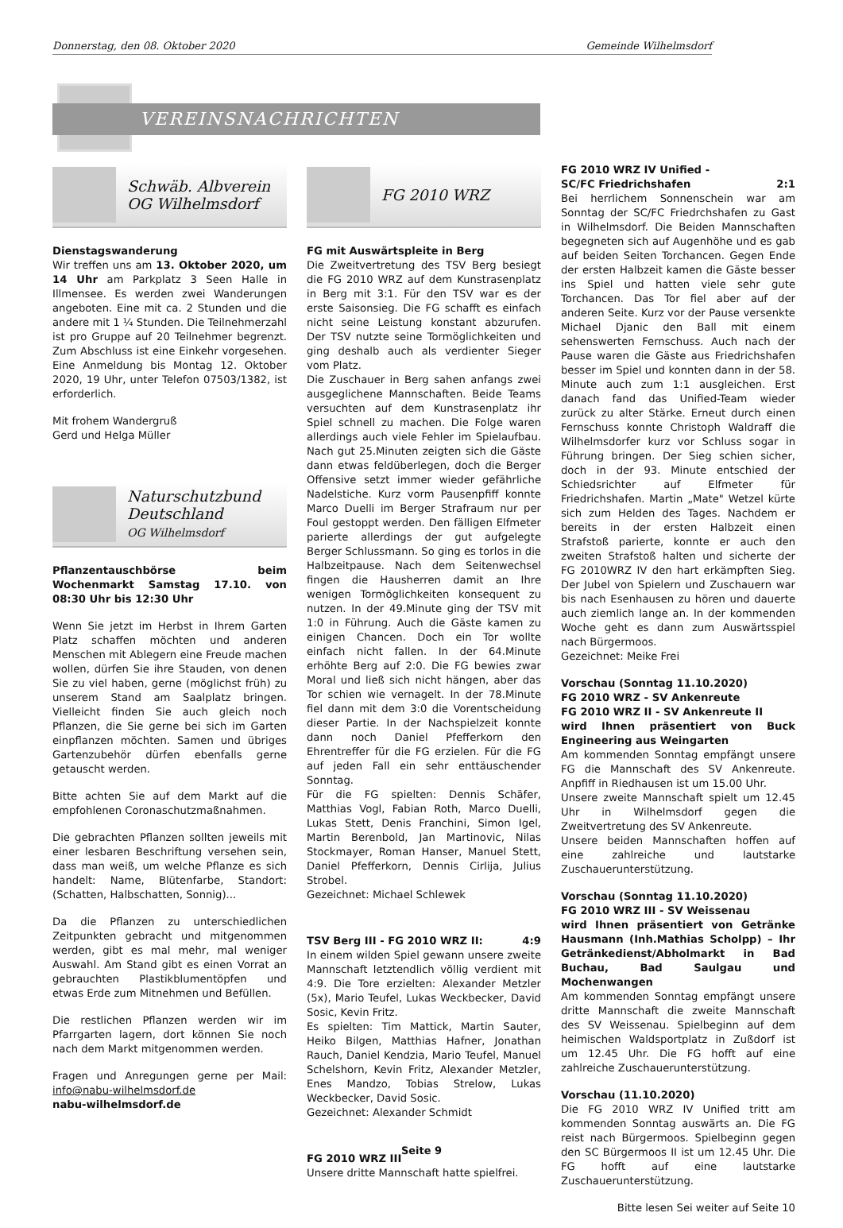Donnerstag, den 08. Oktober 2020 Gemeinde Wilhelmsdorf
VEREINSNACHRICHTEN
Schwäb. Albverein
OG Wilhelmsdorf
Dienstagswanderung
Wir treffen uns am 13. Oktober 2020, um 14 Uhr am Parkplatz 3 Seen Halle in Illmensee. Es werden zwei Wanderungen angeboten. Eine mit ca. 2 Stunden und die andere mit 1 ¼ Stunden. Die Teilnehmerzahl ist pro Gruppe auf 20 Teilnehmer begrenzt. Zum Abschluss ist eine Einkehr vorgesehen. Eine Anmeldung bis Montag 12. Oktober 2020, 19 Uhr, unter Telefon 07503/1382, ist erforderlich.
Mit frohem Wandergruß
Gerd und Helga Müller
Naturschutzbund
Deutschland
OG Wilhelmsdorf
Pflanzentauschbörse beim Wochenmarkt Samstag 17.10. von 08:30 Uhr bis 12:30 Uhr
Wenn Sie jetzt im Herbst in Ihrem Garten Platz schaffen möchten und anderen Menschen mit Ablegern eine Freude machen wollen, dürfen Sie ihre Stauden, von denen Sie zu viel haben, gerne (möglichst früh) zu unserem Stand am Saalplatz bringen. Vielleicht finden Sie auch gleich noch Pflanzen, die Sie gerne bei sich im Garten einpflanzen möchten. Samen und übriges Gartenzubehör dürfen ebenfalls gerne getauscht werden.
Bitte achten Sie auf dem Markt auf die empfohlenen Coronaschutzmaßnahmen.
Die gebrachten Pflanzen sollten jeweils mit einer lesbaren Beschriftung versehen sein, dass man weiß, um welche Pflanze es sich handelt: Name, Blütenfarbe, Standort: (Schatten, Halbschatten, Sonnig)...
Da die Pflanzen zu unterschiedlichen Zeitpunkten gebracht und mitgenommen werden, gibt es mal mehr, mal weniger Auswahl. Am Stand gibt es einen Vorrat an gebrauchten Plastikblumentöpfen und etwas Erde zum Mitnehmen und Befüllen.
Die restlichen Pflanzen werden wir im Pfarrgarten lagern, dort können Sie noch nach dem Markt mitgenommen werden.
Fragen und Anregungen gerne per Mail: info@nabu-wilhelmsdorf.de
nabu-wilhelmsdorf.de
FG 2010 WRZ
FG mit Auswärtspleite in Berg
Die Zweitvertretung des TSV Berg besiegt die FG 2010 WRZ auf dem Kunstrasenplatz in Berg mit 3:1. Für den TSV war es der erste Saisonsieg. Die FG schafft es einfach nicht seine Leistung konstant abzurufen. Der TSV nutzte seine Tormöglichkeiten und ging deshalb auch als verdienter Sieger vom Platz.
Die Zuschauer in Berg sahen anfangs zwei ausgeglichene Mannschaften. Beide Teams versuchten auf dem Kunstrasenplatz ihr Spiel schnell zu machen. Die Folge waren allerdings auch viele Fehler im Spielaufbau. Nach gut 25.Minuten zeigten sich die Gäste dann etwas feldüberlegen, doch die Berger Offensive setzt immer wieder gefährliche Nadelstiche. Kurz vorm Pausenpfiff konnte Marco Duelli im Berger Strafraum nur per Foul gestoppt werden. Den fälligen Elfmeter parierte allerdings der gut aufgelegte Berger Schlussmann. So ging es torlos in die Halbzeitpause. Nach dem Seitenwechsel fingen die Hausherren damit an Ihre wenigen Tormöglichkeiten konsequent zu nutzen. In der 49.Minute ging der TSV mit 1:0 in Führung. Auch die Gäste kamen zu einigen Chancen. Doch ein Tor wollte einfach nicht fallen. In der 64.Minute erhöhte Berg auf 2:0. Die FG bewies zwar Moral und ließ sich nicht hängen, aber das Tor schien wie vernagelt. In der 78.Minute fiel dann mit dem 3:0 die Vorentscheidung dieser Partie. In der Nachspielzeit konnte dann noch Daniel Pfefferkorn den Ehrentreffer für die FG erzielen. Für die FG auf jeden Fall ein sehr enttäuschender Sonntag.
Für die FG spielten: Dennis Schäfer, Matthias Vogl, Fabian Roth, Marco Duelli, Lukas Stett, Denis Franchini, Simon Igel, Martin Berenbold, Jan Martinovic, Nilas Stockmayer, Roman Hanser, Manuel Stett, Daniel Pfefferkorn, Dennis Cirlija, Julius Strobel.
Gezeichnet: Michael Schlewek
TSV Berg III - FG 2010 WRZ II: 4:9
In einem wilden Spiel gewann unsere zweite Mannschaft letztendlich völlig verdient mit 4:9. Die Tore erzielten: Alexander Metzler (5x), Mario Teufel, Lukas Weckbecker, David Sosic, Kevin Fritz.
Es spielten: Tim Mattick, Martin Sauter, Heiko Bilgen, Matthias Hafner, Jonathan Rauch, Daniel Kendzia, Mario Teufel, Manuel Schelshorn, Kevin Fritz, Alexander Metzler, Enes Mandzo, Tobias Strelow, Lukas Weckbecker, David Sosic.
Gezeichnet: Alexander Schmidt
FG 2010 WRZ III
Unsere dritte Mannschaft hatte spielfrei.
FG 2010 WRZ IV Unified -
SC/FC Friedrichshafen 2:1
Bei herrlichem Sonnenschein war am Sonntag der SC/FC Friedrchshafen zu Gast in Wilhelmsdorf. Die Beiden Mannschaften begegneten sich auf Augenhöhe und es gab auf beiden Seiten Torchancen. Gegen Ende der ersten Halbzeit kamen die Gäste besser ins Spiel und hatten viele sehr gute Torchancen. Das Tor fiel aber auf der anderen Seite. Kurz vor der Pause versenkte Michael Djanic den Ball mit einem sehenswerten Fernschuss. Auch nach der Pause waren die Gäste aus Friedrichshafen besser im Spiel und konnten dann in der 58. Minute auch zum 1:1 ausgleichen. Erst danach fand das Unified-Team wieder zurück zu alter Stärke. Erneut durch einen Fernschuss konnte Christoph Waldraff die Wilhelmsdorfer kurz vor Schluss sogar in Führung bringen. Der Sieg schien sicher, doch in der 93. Minute entschied der Schiedsrichter auf Elfmeter für Friedrichshafen. Martin „Mate" Wetzel kürte sich zum Helden des Tages. Nachdem er bereits in der ersten Halbzeit einen Strafstoß parierte, konnte er auch den zweiten Strafstoß halten und sicherte der FG 2010WRZ IV den hart erkämpften Sieg. Der Jubel von Spielern und Zuschauern war bis nach Esenhausen zu hören und dauerte auch ziemlich lange an. In der kommenden Woche geht es dann zum Auswärtsspiel nach Bürgermoos.
Gezeichnet: Meike Frei
Vorschau (Sonntag 11.10.2020)
FG 2010 WRZ - SV Ankenreute
FG 2010 WRZ II - SV Ankenreute II
wird Ihnen präsentiert von Buck Engineering aus Weingarten
Am kommenden Sonntag empfängt unsere FG die Mannschaft des SV Ankenreute. Anpfiff in Riedhausen ist um 15.00 Uhr.
Unsere zweite Mannschaft spielt um 12.45 Uhr in Wilhelmsdorf gegen die Zweitvertretung des SV Ankenreute.
Unsere beiden Mannschaften hoffen auf eine zahlreiche und lautstarke Zuschauerunterstützung.
Vorschau (Sonntag 11.10.2020)
FG 2010 WRZ III - SV Weissenau
wird Ihnen präsentiert von Getränke Hausmann (Inh.Mathias Scholpp) – Ihr Getränkedienst/Abholmarkt in Bad Buchau, Bad Saulgau und Mochenwangen
Am kommenden Sonntag empfängt unsere dritte Mannschaft die zweite Mannschaft des SV Weissenau. Spielbeginn auf dem heimischen Waldsportplatz in Zußdorf ist um 12.45 Uhr. Die FG hofft auf eine zahlreiche Zuschauerunterstützung.
Vorschau (11.10.2020)
Die FG 2010 WRZ IV Unified tritt am kommenden Sonntag auswärts an. Die FG reist nach Bürgermoos. Spielbeginn gegen den SC Bürgermoos II ist um 12.45 Uhr. Die FG hofft auf eine lautstarke Zuschauerunterstützung.
Bitte lesen Sei weiter auf Seite 10
Seite 9